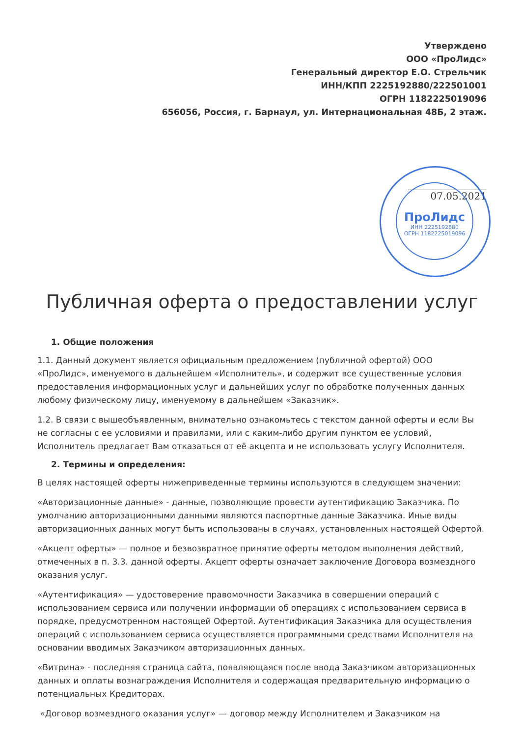Утверждено
ООО «ПроЛидс»
Генеральный директор Е.О. Стрельчик
ИНН/КПП 2225192880/222501001
ОГРН 1182225019096
656056, Россия, г. Барнаул, ул. Интернациональная 48Б, 2 этаж.
07.05.2021
Публичная оферта о предоставлении услуг
1. Общие положения
1.1. Данный документ является официальным предложением (публичной офертой) ООО «ПроЛидс», именуемого в дальнейшем «Исполнитель», и содержит все существенные условия предоставления информационных услуг и дальнейших услуг по обработке полученных данных любому физическому лицу, именуемому в дальнейшем «Заказчик».
1.2. В связи с вышеобъявленным, внимательно ознакомьтесь с текстом данной оферты и если Вы не согласны с ее условиями и правилами, или с каким-либо другим пунктом ее условий, Исполнитель предлагает Вам отказаться от её акцепта и не использовать услугу Исполнителя.
2. Термины и определения:
В целях настоящей оферты нижеприведенные термины используются в следующем значении:
«Авторизационные данные» - данные, позволяющие провести аутентификацию Заказчика. По умолчанию авторизационными данными являются паспортные данные Заказчика. Иные виды авторизационных данных могут быть использованы в случаях, установленных настоящей Офертой.
«Акцепт оферты» — полное и безвозвратное принятие оферты методом выполнения действий, отмеченных в п. 3.3. данной оферты. Акцепт оферты означает заключение Договора возмездного оказания услуг.
«Аутентификация» — удостоверение правомочности Заказчика в совершении операций с использованием сервиса или получении информации об операциях с использованием сервиса в порядке, предусмотренном настоящей Офертой. Аутентификация Заказчика для осуществления операций с использованием сервиса осуществляется программными средствами Исполнителя на основании вводимых Заказчиком авторизационных данных.
«Витрина» - последняя страница сайта, появляющаяся после ввода Заказчиком авторизационных данных и оплаты вознаграждения Исполнителя и содержащая предварительную информацию о потенциальных Кредиторах.
«Договор возмездного оказания услуг» — договор между Исполнителем и Заказчиком на
ПроЛидс
ИНН 2225192880
ОГРН 1182225019096